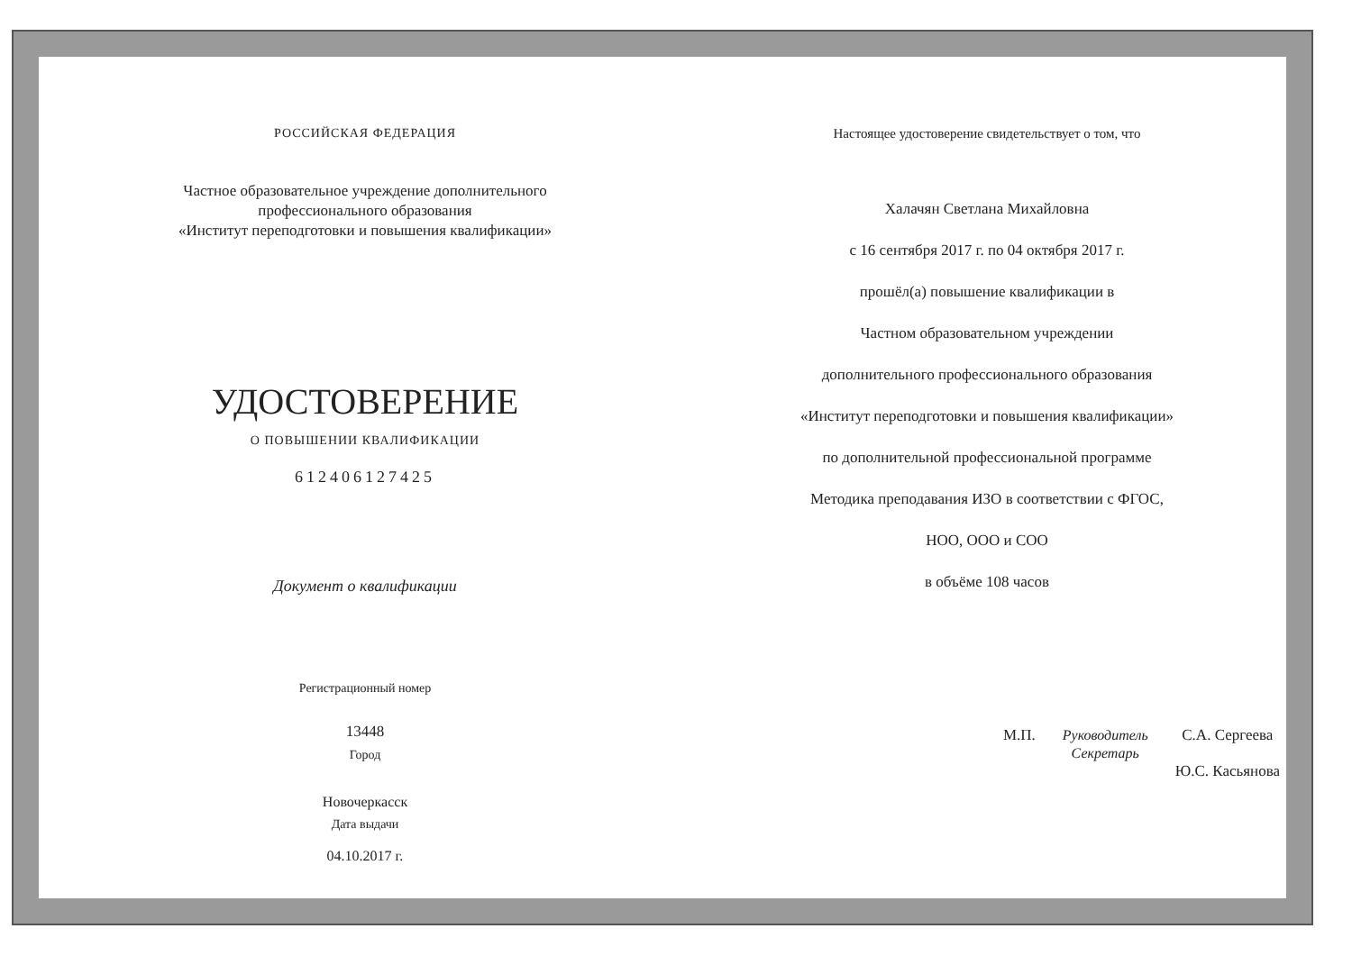РОССИЙСКАЯ ФЕДЕРАЦИЯ
Частное образовательное учреждение дополнительного
профессионального образования
«Институт переподготовки и повышения квалификации»
УДОСТОВЕРЕНИЕ
О ПОВЫШЕНИИ КВАЛИФИКАЦИИ
612406127425
Документ о квалификации
Регистрационный номер
13448
Город
Новочеркасск
Дата выдачи
04.10.2017 г.
Настоящее удостоверение свидетельствует о том, что
Халачян Светлана Михайловна
с 16 сентября 2017 г. по 04 октября 2017 г.
прошёл(а) повышение квалификации в
Частном образовательном учреждении
дополнительного профессионального образования
«Институт переподготовки и повышения квалификации»
по дополнительной профессиональной программе
Методика преподавания ИЗО в соответствии с ФГОС,
НОО, ООО и СОО
в объёме 108 часов
М.П. Руководитель
Секретарь С.А. Сергеева
Ю.С. Касьянова